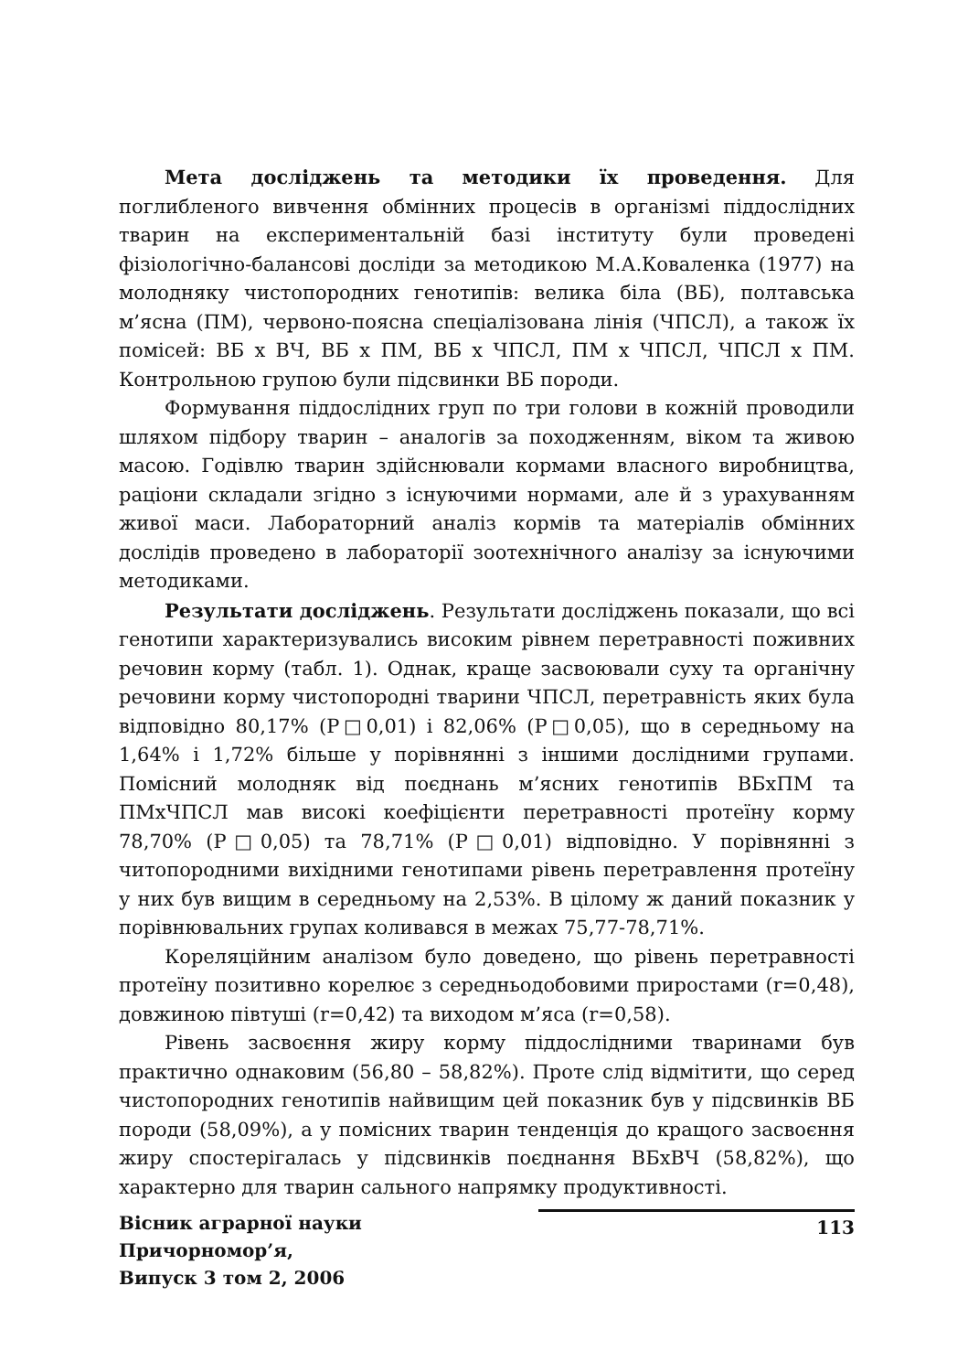Мета досліджень та методики їх проведення. Для поглибленого вивчення обмінних процесів в організмі піддослідних тварин на експериментальній базі інституту були проведені фізіологічно-балансові досліди за методикою М.А.Коваленка (1977) на молодняку чистопородних генотипів: велика біла (ВБ), полтавська м’ясна (ПМ), червоно-поясна спеціалізована лінія (ЧПСЛ), а також їх помісей: ВБ х ВЧ, ВБ х ПМ, ВБ х ЧПСЛ, ПМ х ЧПСЛ, ЧПСЛ х ПМ. Контрольною групою були підсвинки ВБ породи.
Формування піддослідних груп по три голови в кожній проводили шляхом підбору тварин – аналогів за походженням, віком та живою масою. Годівлю тварин здійснювали кормами власного виробництва, раціони складали згідно з існуючими нормами, але й з урахуванням живої маси. Лабораторний аналіз кормів та матеріалів обмінних дослідів проведено в лабораторії зоотехнічного аналізу за існуючими методиками.
Результати досліджень. Результати досліджень показали, що всі генотипи характеризувались високим рівнем перетравності поживних речовин корму (табл. 1). Однак, краще засвоювали суху та органічну речовини корму чистопородні тварини ЧПСЛ, перетравність яких була відповідно 80,17% (Р□0,01) і 82,06% (Р□0,05), що в середньому на 1,64% і 1,72% більше у порівнянні з іншими дослідними групами. Помісний молодняк від поєднань м’ясних генотипів ВБхПМ та ПМхЧПСЛ мав високі коефіцієнти перетравності протеїну корму 78,70% (Р□0,05) та 78,71% (Р□0,01) відповідно. У порівнянні з читопородними вихідними генотипами рівень перетравлення протеїну у них був вищим в середньому на 2,53%. В цілому ж даний показник у порівнювальних групах коливався в межах 75,77-78,71%.
Кореляційним аналізом було доведено, що рівень перетравності протеїну позитивно корелює з середньодобовими приростами (r=0,48), довжиною півтуші (r=0,42) та виходом м’яса (r=0,58).
Рівень засвоєння жиру корму піддослідними тваринами був практично однаковим (56,80 – 58,82%). Проте слід відмітити, що серед чистопородних генотипів найвищим цей показник був у підсвинків ВБ породи (58,09%), а у помісних тварин тенденція до кращого засвоєння жиру спостерігалась у підсвинків поєднання ВБхВЧ (58,82%), що характерно для тварин сального напрямку продуктивності.
Вісник аграрної науки Причорномор’я,
Випуск 3 том 2, 2006
113